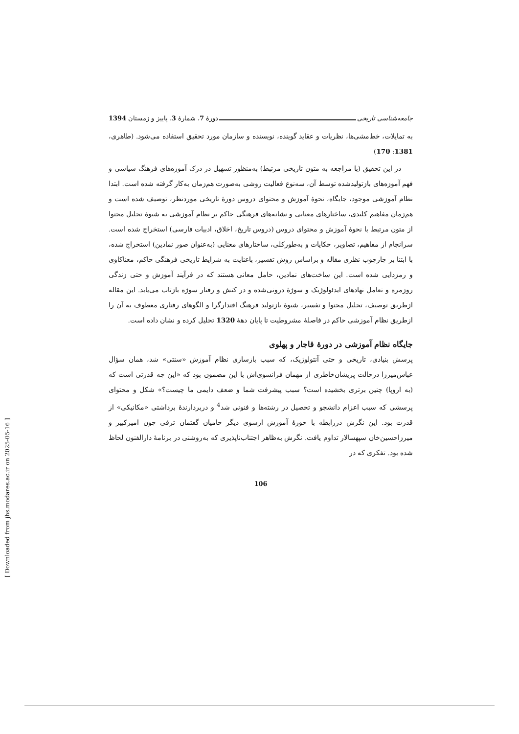جامعه‌شناسی تاریخی دورهٔ 7، شمارهٔ 3، پاییز و زمستان 1394
به تمایلات، خط‌مشی‌ها، نظریات و عقاید گوینده، نویسنده و سازمان مورد تحقیق استفاده می‌شود. (طاهری، 1381: 170)
در این تحقیق (با مراجعه به متون تاریخی مرتبط) به‌منظور تسهیل در درک آموزه‌های فرهنگ سیاسی و فهم آموزه‌های بازتولیدشده توسط آن، سه‌نوع فعالیت روشی به‌صورت هم‌زمان به‌کار گرفته شده است. ابتدا نظام آموزشی موجود، جایگاه، نحوهٔ آموزش و محتوای دروس دورهٔ تاریخی موردنظر، توصیف شده است و هم‌زمان مفاهیم کلیدی، ساختارهای معنایی و نشانه‌های فرهنگی حاکم بر نظام آموزشی به شیوهٔ تحلیل محتوا از متون مرتبط با نحوهٔ آموزش و محتوای دروس (دروس تاریخ، اخلاق، ادبیات فارسی) استخراج شده است. سرانجام از مفاهیم، تصاویر، حکایات و به‌طورکلی، ساختارهای معنایی (به‌عنوان صور نمادین) استخراج شده، با ابتنا بر چارچوب نظری مقاله و براساس روش تفسیر، باعنایت به شرایط تاریخی فرهنگی حاکم، معناکاوی و رمزدایی شده است. این ساخت‌های نمادین، حامل معانی هستند که در فرآیند آموزش و حتی زندگی روزمره و تعامل نهادهای ایدئولوژیک و سوژهٔ درونی‌شده و در کنش و رفتار سوژه بازتاب می‌یابد. این مقاله ازطریق توصیف، تحلیل محتوا و تفسیر، شیوهٔ بازتولید فرهنگ اقتدارگرا و الگوهای رفتاری معطوف به آن را ازطریق نظام آموزشی حاکم در فاصلهٔ مشروطیت تا پایان دههٔ 1320 تحلیل کرده و نشان داده است.
جایگاه نظام آموزشی در دورهٔ قاجار و پهلوی
پرسش بنیادی، تاریخی و حتی آنتولوژیک، که سبب بازسازی نظام آموزش «سنتی» شد، همان سؤال عباس‌میرزا درحالت پریشان‌خاطری از مهمان فرانسوی‌اش با این مضمون بود که «این چه قدرتی است که (به اروپا) چنین برتری بخشیده است؟ سبب پیشرفت شما و ضعف دایمی ما چیست؟» شکل و محتوای پرسشی که سبب اعزام دانشجو و تحصیل در رشته‌ها و فنونی شد<sup>4</sup> و دربردارندهٔ برداشتی «مکانیکی» از قدرت بود. این نگرش دررابطه با حوزهٔ آموزش ازسوی دیگر حامیان گفتمان ترقی چون امیرکبیر و میرزاحسین‌خان سپهسالار تداوم یافت. نگرش به‌ظاهر اجتناب‌ناپذیری که به‌روشنی در برنامهٔ دارالفنون لحاظ شده بود. تفکری که در
106
[ Downloaded from jhs.modares.ac.ir on 2025-05-16 ]